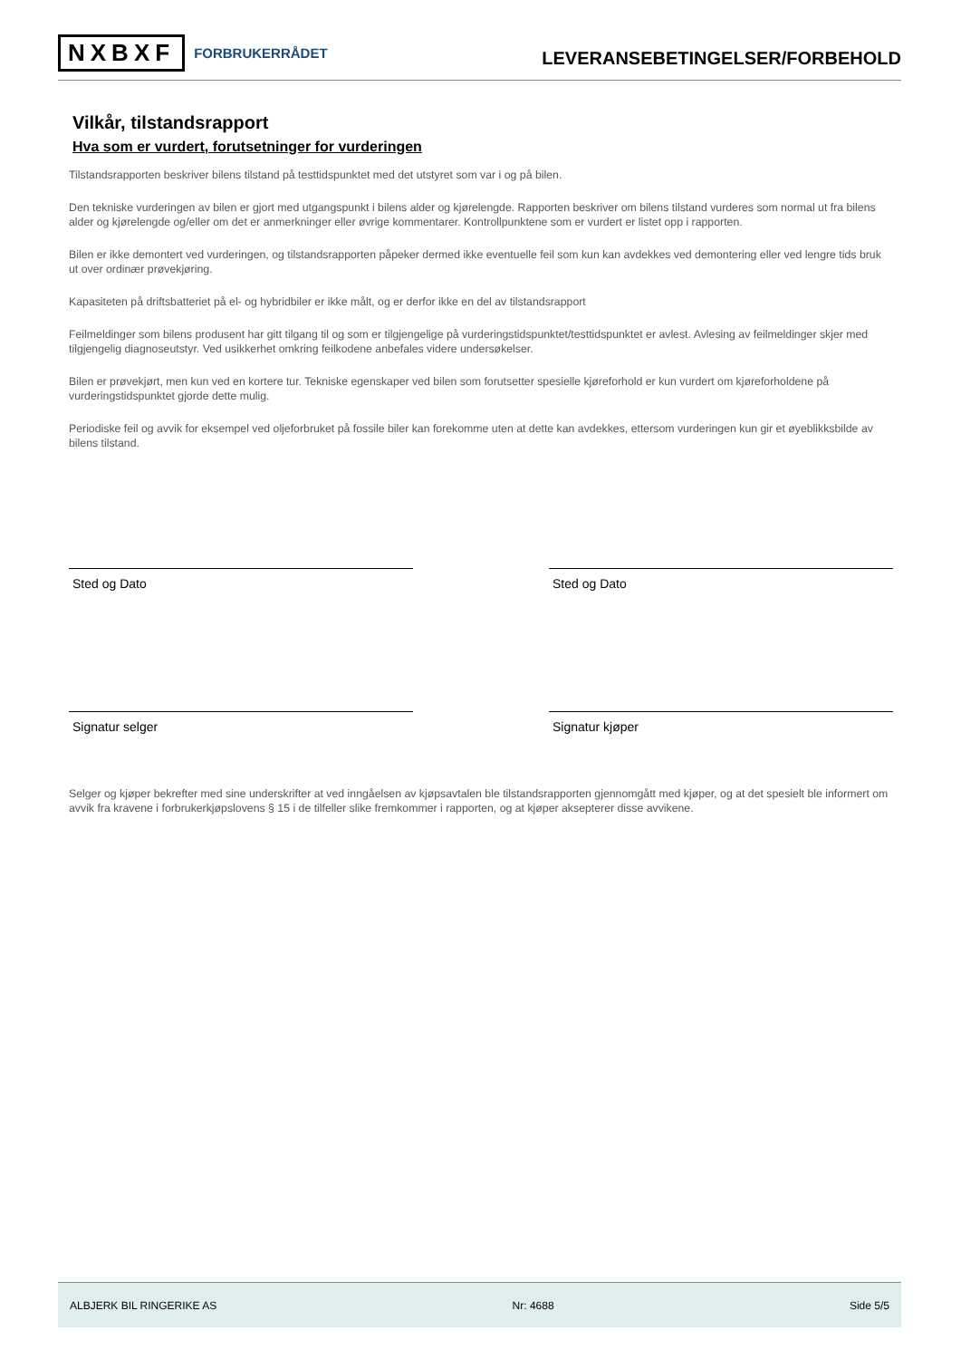NXBXF FORBRUKERRÅDET
LEVERANSEBETINGELSER/FORBEHOLD
Vilkår, tilstandsrapport
Hva som er vurdert, forutsetninger for vurderingen
Tilstandsrapporten beskriver bilens tilstand på testtidspunktet med det utstyret som var i og på bilen.
Den tekniske vurderingen av bilen er gjort med utgangspunkt i bilens alder og kjørelengde. Rapporten beskriver om bilens tilstand vurderes som normal ut fra bilens alder og kjørelengde og/eller om det er anmerkninger eller øvrige kommentarer. Kontrollpunktene som er vurdert er listet opp i rapporten.
Bilen er ikke demontert ved vurderingen, og tilstandsrapporten påpeker dermed ikke eventuelle feil som kun kan avdekkes ved demontering eller ved lengre tids bruk ut over ordinær prøvekjøring.
Kapasiteten på driftsbatteriet på el- og hybridbiler er ikke målt, og er derfor ikke en del av tilstandsrapport
Feilmeldinger som bilens produsent har gitt tilgang til og som er tilgjengelige på vurderingstidspunktet/testtidspunktet er avlest. Avlesing av feilmeldinger skjer med tilgjengelig diagnoseutstyr. Ved usikkerhet omkring feilkodene anbefales videre undersøkelser.
Bilen er prøvekjørt, men kun ved en kortere tur. Tekniske egenskaper ved bilen som forutsetter spesielle kjøreforhold er kun vurdert om kjøreforholdene på vurderingstidspunktet gjorde dette mulig.
Periodiske feil og avvik for eksempel ved oljeforbruket på fossile biler kan forekomme uten at dette kan avdekkes, ettersom vurderingen kun gir et øyeblikksbilde av bilens tilstand.
Sted og Dato Sted og Dato
Signatur selger Signatur kjøper
Selger og kjøper bekrefter med sine underskrifter at ved inngåelsen av kjøpsavtalen ble tilstandsrapporten gjennomgått med kjøper, og at det spesielt ble informert om avvik fra kravene i forbrukerkjøpslovens § 15 i de tilfeller slike fremkommer i rapporten, og at kjøper aksepterer disse avvikene.
ALBJERK BIL RINGERIKE AS Nr: 4688 Side 5/5